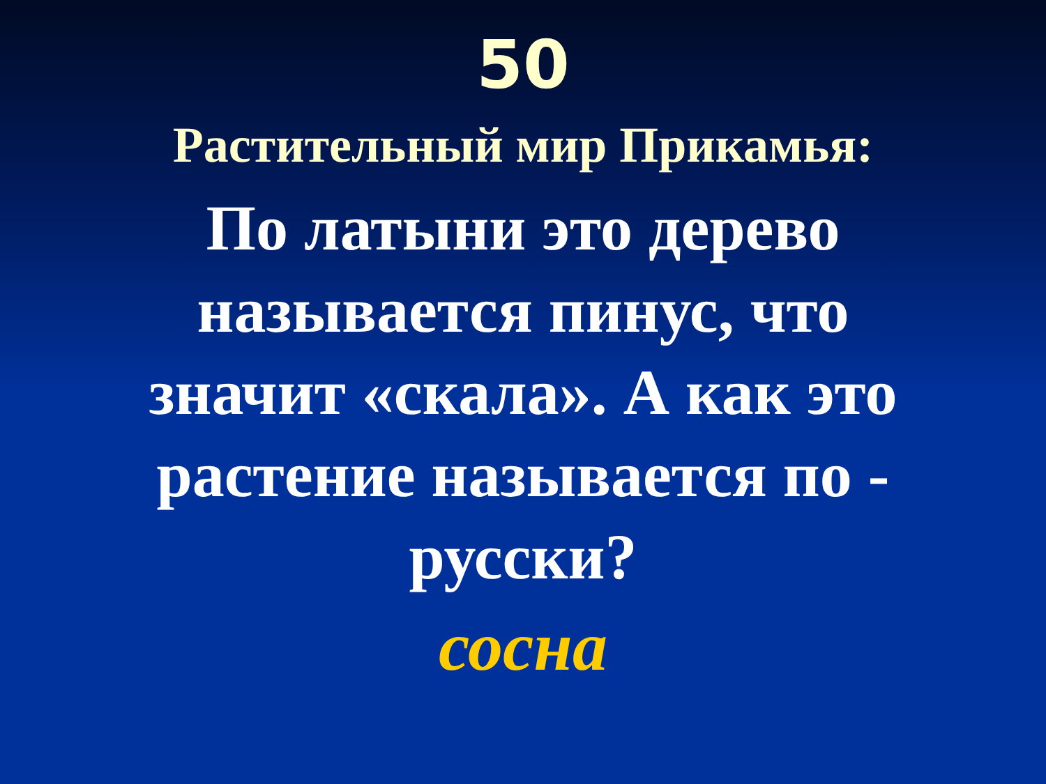50
Растительный мир Прикамья:
По латыни это дерево называется пинус, что значит «скала». А как это растение называется по - русски?
сосна